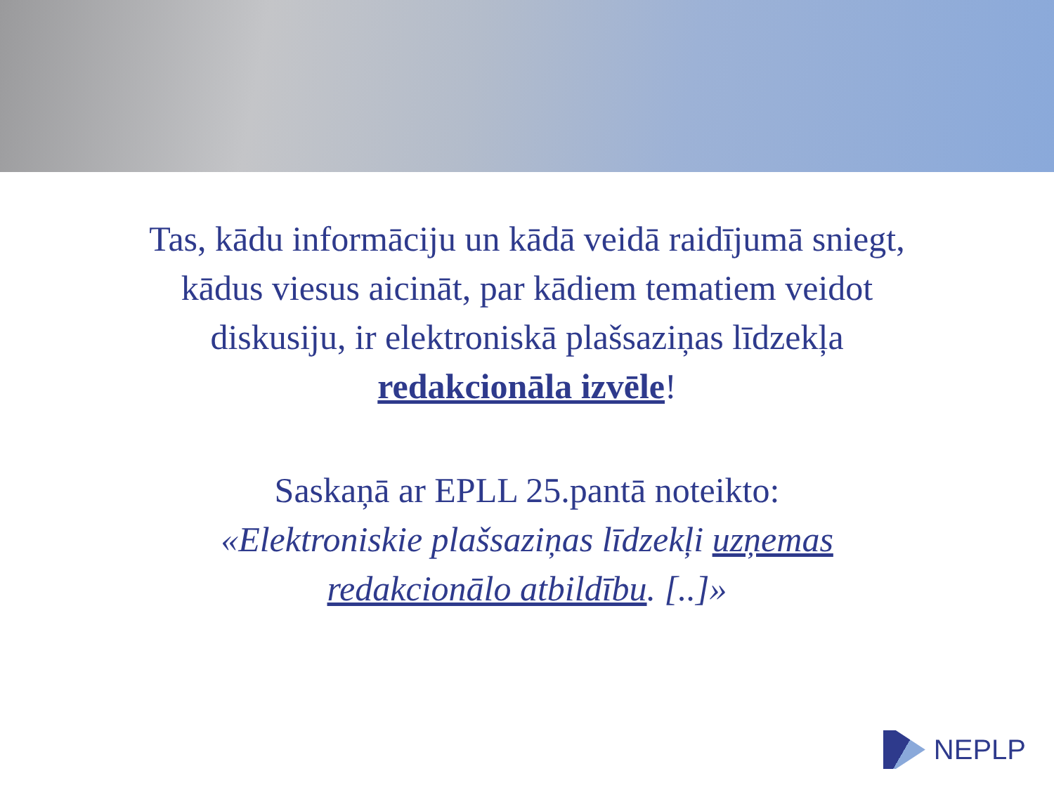Tas, kādu informāciju un kādā veidā raidījumā sniegt,
kādus viesus aicināt, par kādiem tematiem veidot
diskusiju, ir elektroniskā plašsaziņas līdzekļa
redakcionāla izvēle!
Saskaņā ar EPLL 25.pantā noteikto:
«Elektroniskie plašsaziņas līdzekļi uzņemas
redakcionālo atbildību. [..]»
NEPLP